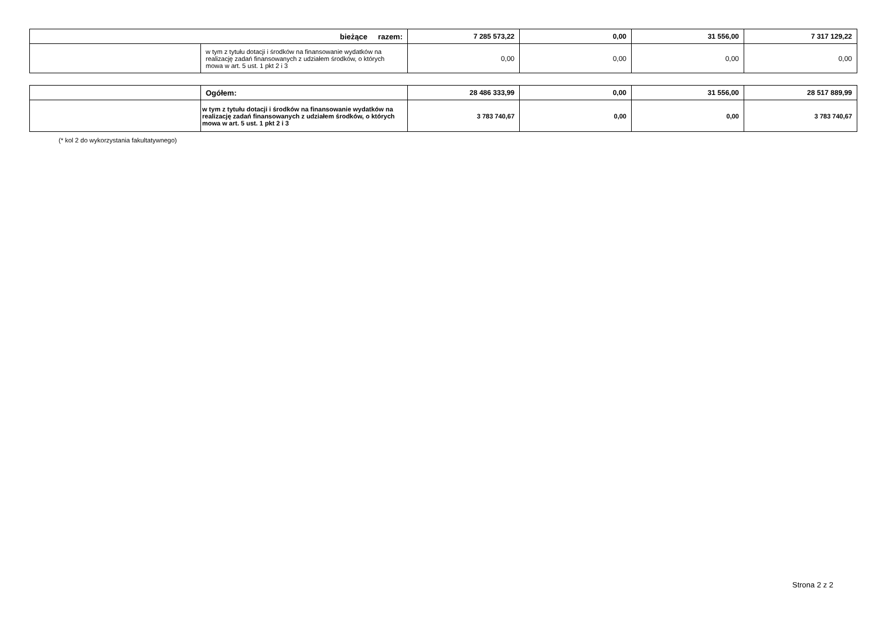| bieżące razem: | | 7 285 573,22 | 0,00 | 31 556,00 | 7 317 129,22 |
| | w tym z tytułu dotacji i środków na finansowanie wydatków na realizację zadań finansowanych z udziałem środków, o których mowa w art. 5 ust. 1 pkt 2 i 3 | 0,00 | 0,00 | 0,00 | 0,00 |
| | Ogółem: | 28 486 333,99 | 0,00 | 31 556,00 | 28 517 889,99 |
| | w tym z tytułu dotacji i środków na finansowanie wydatków na realizację zadań finansowanych z udziałem środków, o których mowa w art. 5 ust. 1 pkt 2 i 3 | 3 783 740,67 | 0,00 | 0,00 | 3 783 740,67 |
(* kol 2 do wykorzystania fakultatywnego)
Strona 2 z 2